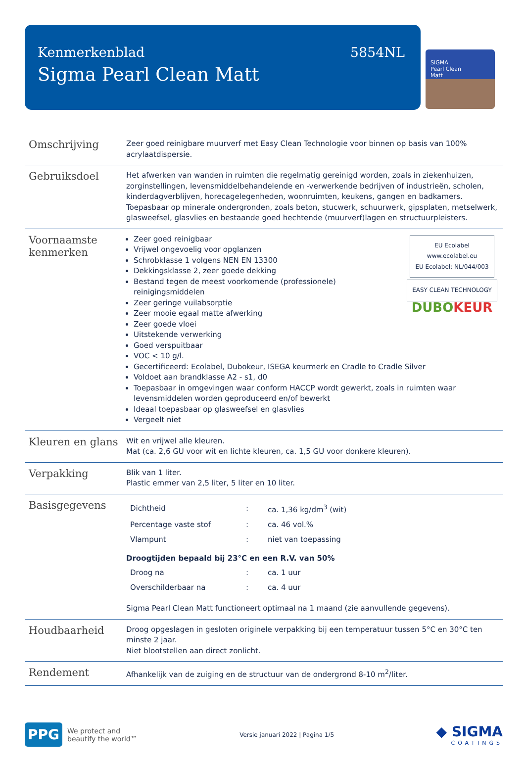Kenmerkenblad 5854NL
Sigma Pearl Clean Matt
SIGMA
Pearl Clean
Matt
| Omschrijving | Zeer goed reinigbare muurverf met Easy Clean Technologie voor binnen op basis van 100% acrylaatdispersie. |
| Gebruiksdoel | Het afwerken van wanden in ruimten die regelmatig gereinigd worden, zoals in ziekenhuizen, zorginstellingen, levensmiddelbehandelende en -verwerkende bedrijven of industrieën, scholen, kinderdagverblijven, horecagelegenheden, woonruimten, keukens, gangen en badkamers. Toepasbaar op minerale ondergronden, zoals beton, stucwerk, schuurwerk, gipsplaten, metselwerk, glasweefsel, glasvlies en bestaande goed hechtende (muurverf)lagen en structuurpleisters. |
| Voornaamste kenmerken | EU Ecolabel www.ecolabel.eu EU Ecolabel: NL/044/003 EASY CLEAN TECHNOLOGY DUBO KEUR Zeer goed reinigbaar Vrijwel ongevoelig voor opglanzen Schrobklasse 1 volgens NEN EN 13300 Dekkingsklasse 2, zeer goede dekking Bestand tegen de meest voorkomende (professionele) reinigingsmiddelen Zeer geringe vuilabsorptie Zeer mooie egaal matte afwerking Zeer goede vloei Uitstekende verwerking Goed verspuitbaar VOC < 10 g/l. Gecertificeerd: Ecolabel, Dubokeur, ISEGA keurmerk en Cradle to Cradle Silver Voldoet aan brandklasse A2 - s1, d0 Toepasbaar in omgevingen waar conform HACCP wordt gewerkt, zoals in ruimten waar levensmiddelen worden geproduceerd en/of bewerkt Ideaal toepasbaar op glasweefsel en glasvlies Vergeelt niet |
| Kleuren en glans | Wit en vrijwel alle kleuren. Mat (ca. 2,6 GU voor wit en lichte kleuren, ca. 1,5 GU voor donkere kleuren). |
| Verpakking | Blik van 1 liter. Plastic emmer van 2,5 liter, 5 liter en 10 liter. |
| Basisgegevens | / Dichtheid / : / ca. 1,36 kg/dm<sup>3</sup> (wit) / / Percentage vaste stof / : / ca. 46 vol.% / / Vlampunt / : / niet van toepassing / Droogtijden bepaald bij 23°C en een R.V. van 50% / Droog na / : / ca. 1 uur / / Overschilderbaar na / : / ca. 4 uur / Sigma Pearl Clean Matt functioneert optimaal na 1 maand (zie aanvullende gegevens). |
| Houdbaarheid | Droog opgeslagen in gesloten originele verpakking bij een temperatuur tussen 5°C en 30°C ten minste 2 jaar. Niet blootstellen aan direct zonlicht. |
| Rendement | Afhankelijk van de zuiging en de structuur van de ondergrond 8-10 m<sup>2</sup>/liter. |
PPG
We protect and
beautify the world™
Versie januari 2022 | Pagina 1/5
◆ SIGMA
COATINGS